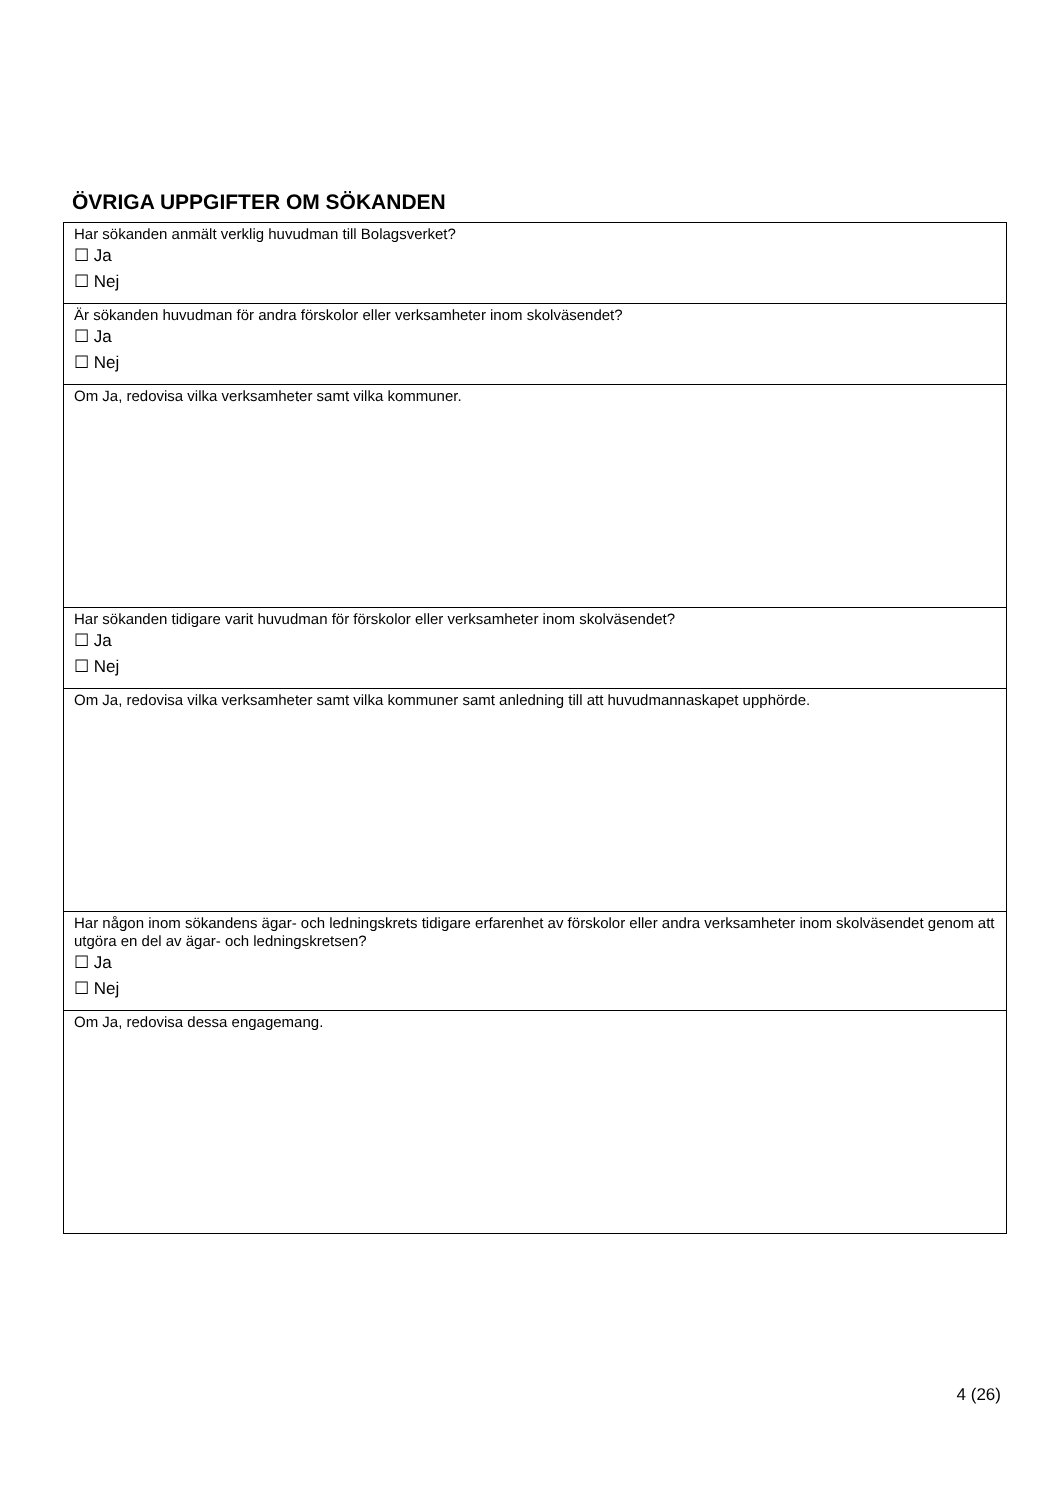ÖVRIGA UPPGIFTER OM SÖKANDEN
| Har sökanden anmält verklig huvudman till Bolagsverket? ☐ Ja ☐ Nej |
| Är sökanden huvudman för andra förskolor eller verksamheter inom skolväsendet? ☐ Ja ☐ Nej |
| Om Ja, redovisa vilka verksamheter samt vilka kommuner. |
| Har sökanden tidigare varit huvudman för förskolor eller verksamheter inom skolväsendet? ☐ Ja ☐ Nej |
| Om Ja, redovisa vilka verksamheter samt vilka kommuner samt anledning till att huvudmannaskapet upphörde. |
| Har någon inom sökandens ägar- och ledningskrets tidigare erfarenhet av förskolor eller andra verksamheter inom skolväsendet genom att utgöra en del av ägar- och ledningskretsen? ☐ Ja ☐ Nej |
| Om Ja, redovisa dessa engagemang. |
4 (26)